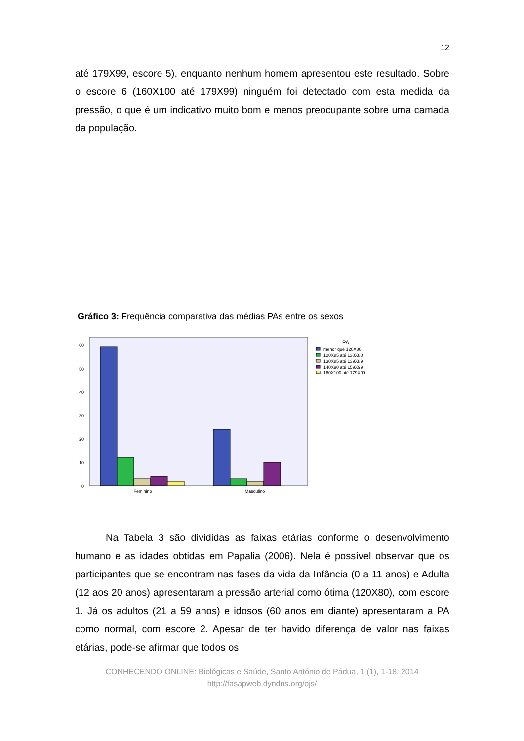12
até 179X99, escore 5), enquanto nenhum homem apresentou este resultado. Sobre o escore 6 (160X100 até 179X99) ninguém foi detectado com esta medida da pressão, o que é um indicativo muito bom e menos preocupante sobre uma camada da população.
Gráfico 3: Frequência comparativa das médias PAs entre os sexos
60
50
40
30
20
10
0
Feminino
Masculino
PA
menor que 120X80
120X85 até 130X80
130X85 até 139X89
140X90 até 159X99
160X100 até 179X99
Na Tabela 3 são divididas as faixas etárias conforme o desenvolvimento humano e as idades obtidas em Papalia (2006). Nela é possível observar que os participantes que se encontram nas fases da vida da Infância (0 a 11 anos) e Adulta (12 aos 20 anos) apresentaram a pressão arterial como ótima (120X80), com escore 1. Já os adultos (21 a 59 anos) e idosos (60 anos em diante) apresentaram a PA como normal, com escore 2. Apesar de ter havido diferença de valor nas faixas etárias, pode-se afirmar que todos os
CONHECENDO ONLINE: Biológicas e Saúde, Santo Antônio de Pádua, 1 (1), 1-18, 2014
http://fasapweb.dyndns.org/ojs/